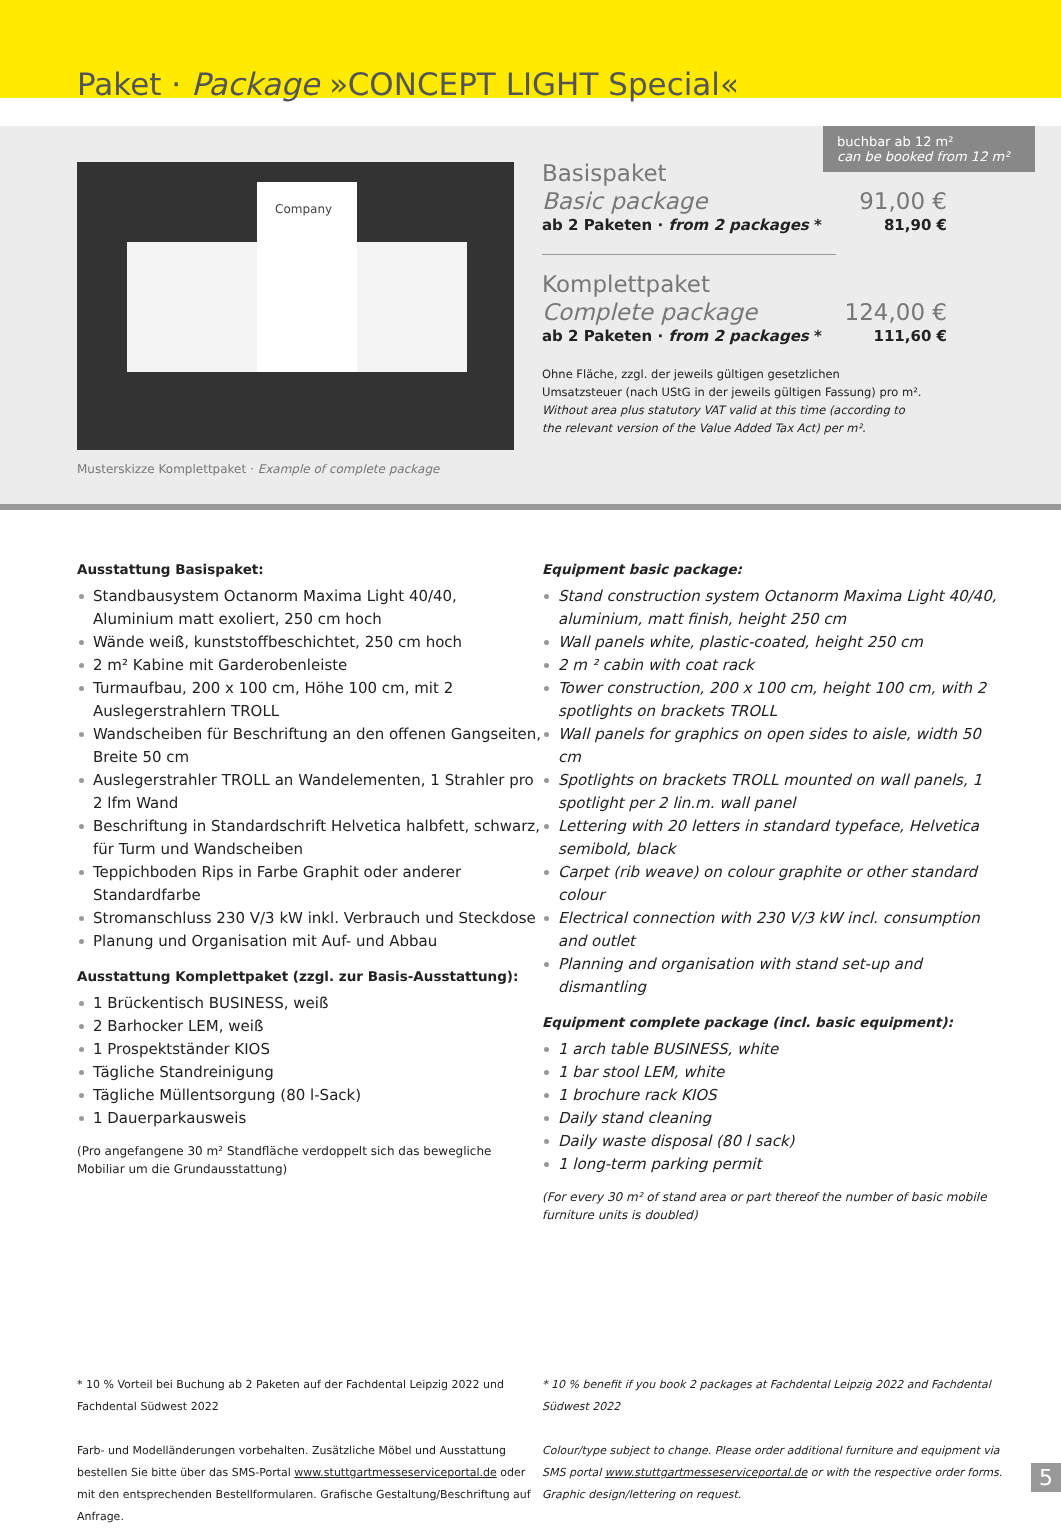Paket · Package »CONCEPT LIGHT Special«
Company
Musterskizze Komplettpaket · Example of complete package
buchbar ab 12 m²
can be booked from 12 m²
Basispaket
Basic package 91,00 €
ab 2 Paketen · from 2 packages * 81,90 €
Komplettpaket
Complete package 124,00 €
ab 2 Paketen · from 2 packages * 111,60 €
Ohne Fläche, zzgl. der jeweils gültigen gesetzlichen Umsatzsteuer (nach UStG in der jeweils gültigen Fassung) pro m².
Without area plus statutory VAT valid at this time (according to the relevant version of the Value Added Tax Act) per m².
Ausstattung Basispaket:
Standbausystem Octanorm Maxima Light 40/40, Aluminium matt exoliert, 250 cm hoch
Wände weiß, kunststoffbeschichtet, 250 cm hoch
2 m² Kabine mit Garderobenleiste
Turmaufbau, 200 x 100 cm, Höhe 100 cm, mit 2 Auslegerstrahlern TROLL
Wandscheiben für Beschriftung an den offenen Gangseiten, Breite 50 cm
Auslegerstrahler TROLL an Wandelementen, 1 Strahler pro 2 lfm Wand
Beschriftung in Standardschrift Helvetica halbfett, schwarz, für Turm und Wandscheiben
Teppichboden Rips in Farbe Graphit oder anderer Standardfarbe
Stromanschluss 230 V/3 kW inkl. Verbrauch und Steckdose
Planung und Organisation mit Auf- und Abbau
Ausstattung Komplettpaket (zzgl. zur Basis-Ausstattung):
1 Brückentisch BUSINESS, weiß
2 Barhocker LEM, weiß
1 Prospektständer KIOS
Tägliche Standreinigung
Tägliche Müllentsorgung (80 l-Sack)
1 Dauerparkausweis
(Pro angefangene 30 m² Standfläche verdoppelt sich das bewegliche Mobiliar um die Grundausstattung)
Equipment basic package:
Stand construction system Octanorm Maxima Light 40/40, aluminium, matt finish, height 250 cm
Wall panels white, plastic-coated, height 250 cm
2 m ² cabin with coat rack
Tower construction, 200 x 100 cm, height 100 cm, with 2 spotlights on brackets TROLL
Wall panels for graphics on open sides to aisle, width 50 cm
Spotlights on brackets TROLL mounted on wall panels, 1 spotlight per 2 lin.m. wall panel
Lettering with 20 letters in standard typeface, Helvetica semibold, black
Carpet (rib weave) on colour graphite or other standard colour
Electrical connection with 230 V/3 kW incl. consumption and outlet
Planning and organisation with stand set-up and dismantling
Equipment complete package (incl. basic equipment):
1 arch table BUSINESS, white
1 bar stool LEM, white
1 brochure rack KIOS
Daily stand cleaning
Daily waste disposal (80 l sack)
1 long-term parking permit
(For every 30 m² of stand area or part thereof the number of basic mobile furniture units is doubled)
* 10 % Vorteil bei Buchung ab 2 Paketen auf der Fachdental Leipzig 2022 und Fachdental Südwest 2022
Farb- und Modelländerungen vorbehalten. Zusätzliche Möbel und Ausstattung bestellen Sie bitte über das SMS-Portal www.stuttgartmesseserviceportal.de oder mit den entsprechenden Bestellformularen. Grafische Gestaltung/Beschriftung auf Anfrage.
* 10 % benefit if you book 2 packages at Fachdental Leipzig 2022 and Fachdental Südwest 2022
Colour/type subject to change. Please order additional furniture and equipment via SMS portal www.stuttgartmesseserviceportal.de or with the respective order forms. Graphic design/lettering on request.
5